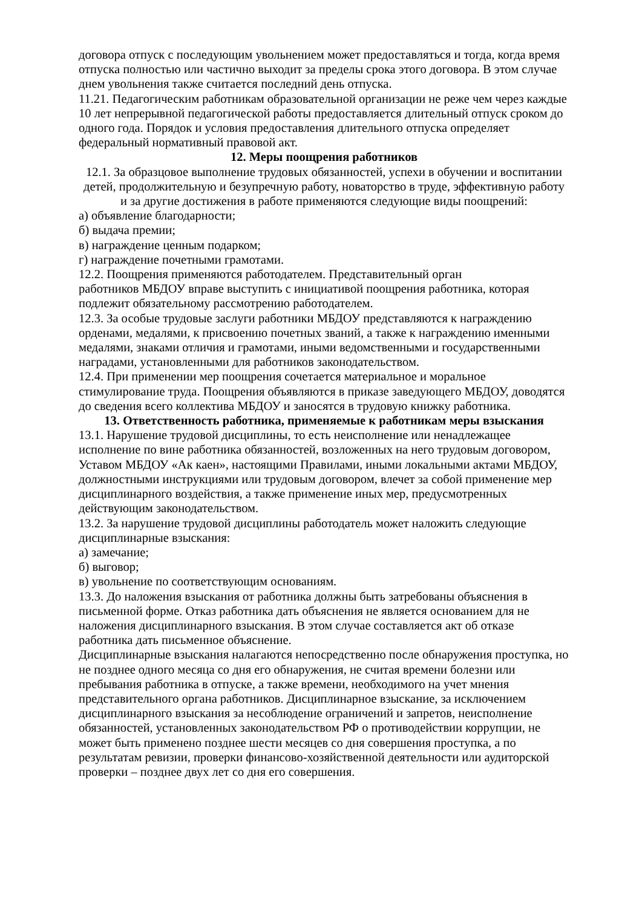договора отпуск с последующим увольнением может предоставляться и тогда, когда время отпуска полностью или частично выходит за пределы срока этого договора. В этом случае днем увольнения также считается последний день отпуска.
11.21. Педагогическим работникам образовательной организации не реже чем через каждые 10 лет непрерывной педагогической работы предоставляется длительный отпуск сроком до одного года. Порядок и условия предоставления длительного отпуска определяет федеральный нормативный правовой акт.
12. Меры поощрения работников
12.1. За образцовое выполнение трудовых обязанностей, успехи в обучении и воспитании детей, продолжительную и безупречную работу, новаторство в труде, эффективную работу и за другие достижения в работе применяются следующие виды поощрений:
а) объявление благодарности;
б) выдача премии;
в) награждение ценным подарком;
г) награждение почетными грамотами.
12.2. Поощрения применяются работодателем. Представительный орган
работников МБДОУ вправе выступить с инициативой поощрения работника, которая подлежит обязательному рассмотрению работодателем.
12.3. За особые трудовые заслуги работники МБДОУ представляются к награждению орденами, медалями, к присвоению почетных званий, а также к награждению именными медалями, знаками отличия и грамотами, иными ведомственными и государственными наградами, установленными для работников законодательством.
12.4. При применении мер поощрения сочетается материальное и моральное стимулирование труда. Поощрения объявляются в приказе заведующего МБДОУ, доводятся до сведения всего коллектива МБДОУ и заносятся в трудовую книжку работника.
13. Ответственность работника, применяемые к работникам меры взыскания
13.1. Нарушение трудовой дисциплины, то есть неисполнение или ненадлежащее исполнение по вине работника обязанностей, возложенных на него трудовым договором, Уставом МБДОУ «Ак каен», настоящими Правилами, иными локальными актами МБДОУ, должностными инструкциями или трудовым договором, влечет за собой применение мер дисциплинарного воздействия, а также применение иных мер, предусмотренных действующим законодательством.
13.2. За нарушение трудовой дисциплины работодатель может наложить следующие дисциплинарные взыскания:
а) замечание;
б) выговор;
в) увольнение по соответствующим основаниям.
13.3. До наложения взыскания от работника должны быть затребованы объяснения в письменной форме. Отказ работника дать объяснения не является основанием для не наложения дисциплинарного взыскания. В этом случае составляется акт об отказе работника дать письменное объяснение.
Дисциплинарные взыскания налагаются непосредственно после обнаружения проступка, но не позднее одного месяца со дня его обнаружения, не считая времени болезни или пребывания работника в отпуске, а также времени, необходимого на учет мнения представительного органа работников. Дисциплинарное взыскание, за исключением дисциплинарного взыскания за несоблюдение ограничений и запретов, неисполнение обязанностей, установленных законодательством РФ о противодействии коррупции, не может быть применено позднее шести месяцев со дня совершения проступка, а по результатам ревизии, проверки финансово-хозяйственной деятельности или аудиторской проверки – позднее двух лет со дня его совершения.